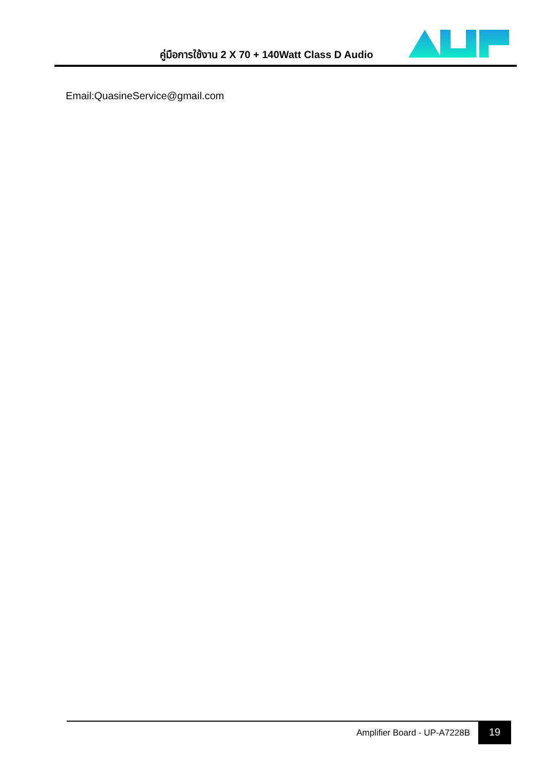คู่มือการใช้งาน 2 X 70 + 140Watt Class D Audio
Email:QuasineService@gmail.com
Amplifier Board - UP-A7228B
19